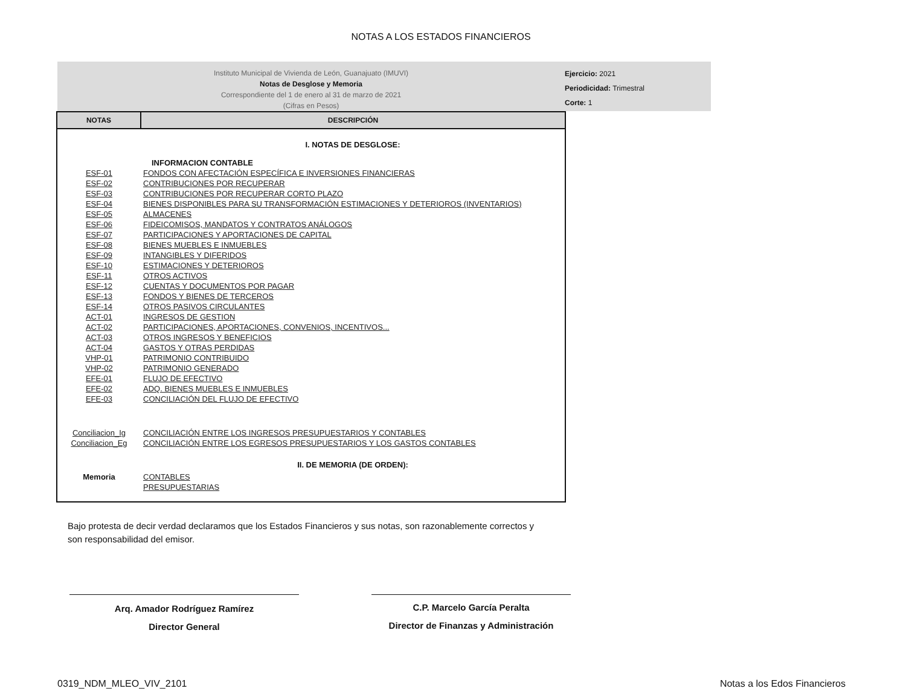NOTAS A LOS ESTADOS FINANCIEROS
Instituto Municipal de Vivienda de León, Guanajuato (IMUVI)
Notas de Desglose y Memoria
Correspondiente del 1 de enero al 31 de marzo de 2021
(Cifras en Pesos)
Ejercicio: 2021
Periodicidad: Trimestral
Corte: 1
| NOTAS | DESCRIPCIÓN |
| --- | --- |
| | I. NOTAS DE DESGLOSE: |
| | INFORMACION CONTABLE |
| ESF-01 | FONDOS CON AFECTACIÓN ESPECÍFICA E INVERSIONES FINANCIERAS |
| ESF-02 | CONTRIBUCIONES POR RECUPERAR |
| ESF-03 | CONTRIBUCIONES POR RECUPERAR CORTO PLAZO |
| ESF-04 | BIENES DISPONIBLES PARA SU TRANSFORMACIÓN ESTIMACIONES Y DETERIOROS (INVENTARIOS) |
| ESF-05 | ALMACENES |
| ESF-06 | FIDEICOMISOS, MANDATOS Y CONTRATOS ANÁLOGOS |
| ESF-07 | PARTICIPACIONES Y APORTACIONES DE CAPITAL |
| ESF-08 | BIENES MUEBLES E INMUEBLES |
| ESF-09 | INTANGIBLES Y DIFERIDOS |
| ESF-10 | ESTIMACIONES Y DETERIOROS |
| ESF-11 | OTROS ACTIVOS |
| ESF-12 | CUENTAS Y DOCUMENTOS POR PAGAR |
| ESF-13 | FONDOS Y BIENES DE TERCEROS |
| ESF-14 | OTROS PASIVOS CIRCULANTES |
| ACT-01 | INGRESOS DE GESTION |
| ACT-02 | PARTICIPACIONES, APORTACIONES, CONVENIOS, INCENTIVOS... |
| ACT-03 | OTROS INGRESOS Y BENEFICIOS |
| ACT-04 | GASTOS Y OTRAS PERDIDAS |
| VHP-01 | PATRIMONIO CONTRIBUIDO |
| VHP-02 | PATRIMONIO GENERADO |
| EFE-01 | FLUJO DE EFECTIVO |
| EFE-02 | ADQ. BIENES MUEBLES E INMUEBLES |
| EFE-03 | CONCILIACIÓN DEL FLUJO DE EFECTIVO |
| Conciliacion_Ig | CONCILIACIÓN ENTRE LOS INGRESOS PRESUPUESTARIOS Y CONTABLES |
| Conciliacion_Eg | CONCILIACIÓN ENTRE LOS EGRESOS PRESUPUESTARIOS Y LOS GASTOS CONTABLES |
| | II. DE MEMORIA (DE ORDEN): |
| Memoria | CONTABLES |
| | PRESUPUESTARIAS |
Bajo protesta de decir verdad declaramos que los Estados Financieros y sus notas, son razonablemente correctos y son responsabilidad del emisor.
Arq. Amador Rodríguez Ramírez
Director General
C.P. Marcelo García Peralta
Director de Finanzas y Administración
0319_NDM_MLEO_VIV_2101 Notas a los Edos Financieros